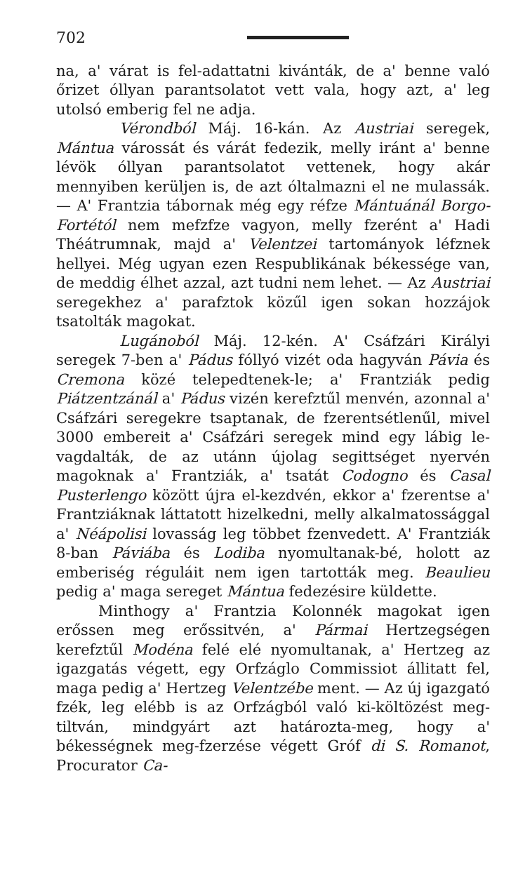702
na, a' várat is fel-adattatni kivánták, de a' benne való őrizet óllyan parantsolatot vett vala, hogy azt, a' leg utolsó emberig fel ne adja.
Vérondból Máj. 16-kán. Az Austriai seregek, Mántua várossát és várát fedezik, melly iránt a' benne lévök óllyan parantsolatot vettenek, hogy akár mennyiben kerüljen is, de azt óltalmazni el ne mulassák. — A' Frantzia tábornak még egy réfze Mántuánál Borgo-Fortétól nem mefzfze vagyon, melly fzerént a' Hadi Théátrumnak, majd a' Velentzei tartományok léfznek hellyei. Még ugyan ezen Respublikának békessége van, de meddig élhet azzal, azt tudni nem lehet. — Az Austriai seregekhez a' parafztok közűl igen sokan hozzájok tsatolták magokat.
Lugánoból Máj. 12-kén. A' Csáfzári Királyi seregek 7-ben a' Pádus fóllyó vizét oda hagyván Pávia és Cremona közé telepedtenek-le; a' Frantziák pedig Piátzentzánál a' Pádus vizén kerefztűl menvén, azonnal a' Csáfzári seregekre tsaptanak, de fzerentsétlenűl, mivel 3000 embereit a' Csáfzári seregek mind egy lábig le-vagdalták, de az utánn újolag segittséget nyervén magoknak a' Frantziák, a' tsatát Codogno és Casal Pusterlengo között újra el-kezdvén, ekkor a' fzerentse a' Frantziáknak láttatott hizelkedni, melly alkalmatossággal a' Néápolisi lovasság leg többet fzenvedett. A' Frantziák 8-ban Páviába és Lodiba nyomultanak-bé, holott az emberiség réguláit nem igen tartották meg. Beaulieu pedig a' maga sereget Mántua fedezésire küldette.
Minthogy a' Frantzia Kolonnék magokat igen erőssen meg erőssitvén, a' Pármai Hertzegségen kerefztűl Modéna felé elé nyomultanak, a' Hertzeg az igazgatás végett, egy Orfzáglo Commissiot állitatt fel, maga pedig a' Hertzeg Velentzébe ment. — Az új igazgató fzék, leg elébb is az Orfzágból való ki-költözést meg-tiltván, mindgyárt azt határozta-meg, hogy a' békességnek meg-fzerzése végett Gróf di S. Romanot, Procurator Ca-